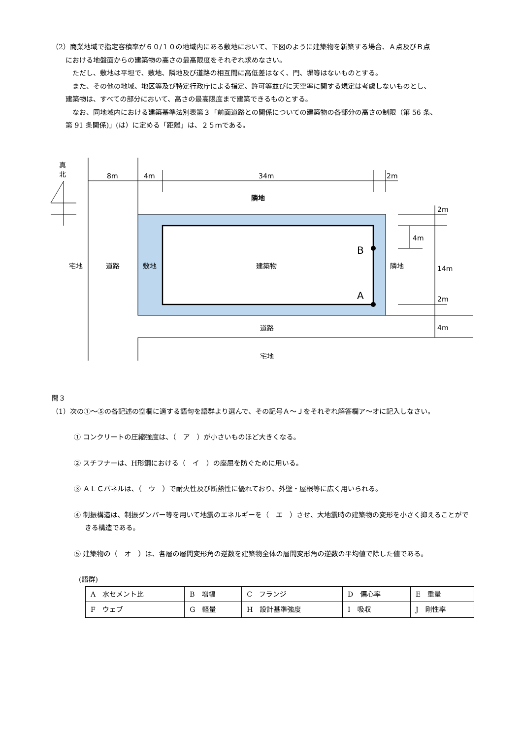（2）商業地域で指定容積率が６０/１０の地域内にある敷地において、下図のように建築物を新築する場合、Ａ点及びＢ点
における地盤面からの建築物の高さの最高限度をそれぞれ求めなさい。
ただし、敷地は平坦で、敷地、隣地及び道路の相互間に高低差はなく、門、塀等はないものとする。
また、その他の地域、地区等及び特定行政庁による指定、許可等並びに天空率に関する規定は考慮しないものとし、
建築物は、すべての部分において、高さの最高限度まで建築できるものとする。
なお、同地域内における建築基準法別表第３「前面道路との関係についての建築物の各部分の高さの制限（第 56 条、
第 91 条関係)」(は）に定める「距離」は、２５ｍである。
真
北
8m
4m
34m
2m
隣地
宅地
道路
敷地
建築物
隣地
道路
宅地
B
A
2m
4m
14m
2m
4m
問３
（1）次の①～⑤の各記述の空欄に適する語句を語群より選んで、その記号Ａ～Ｊをそれぞれ解答欄ア～オに記入しなさい。
① コンクリートの圧縮強度は、（　ア　）が小さいものほど大きくなる。
② スチフナーは、H形鋼における（　イ　）の座屈を防ぐために用いる。
③ ＡＬＣパネルは、（　ウ　）で耐火性及び断熱性に優れており、外壁・屋根等に広く用いられる。
④ 制振構造は、制振ダンパー等を用いて地震のエネルギーを（　エ　）させ、大地震時の建築物の変形を小さく抑えることができる構造である。
⑤ 建築物の（　オ　）は、各層の層間変形角の逆数を建築物全体の層間変形角の逆数の平均値で除した値である。
(語群)
| A 水セメント比 | B 増幅 | C フランジ | D 偏心率 | E 重量 |
| F ウェブ | G 軽量 | H 設計基準強度 | I 吸収 | J 剛性率 |